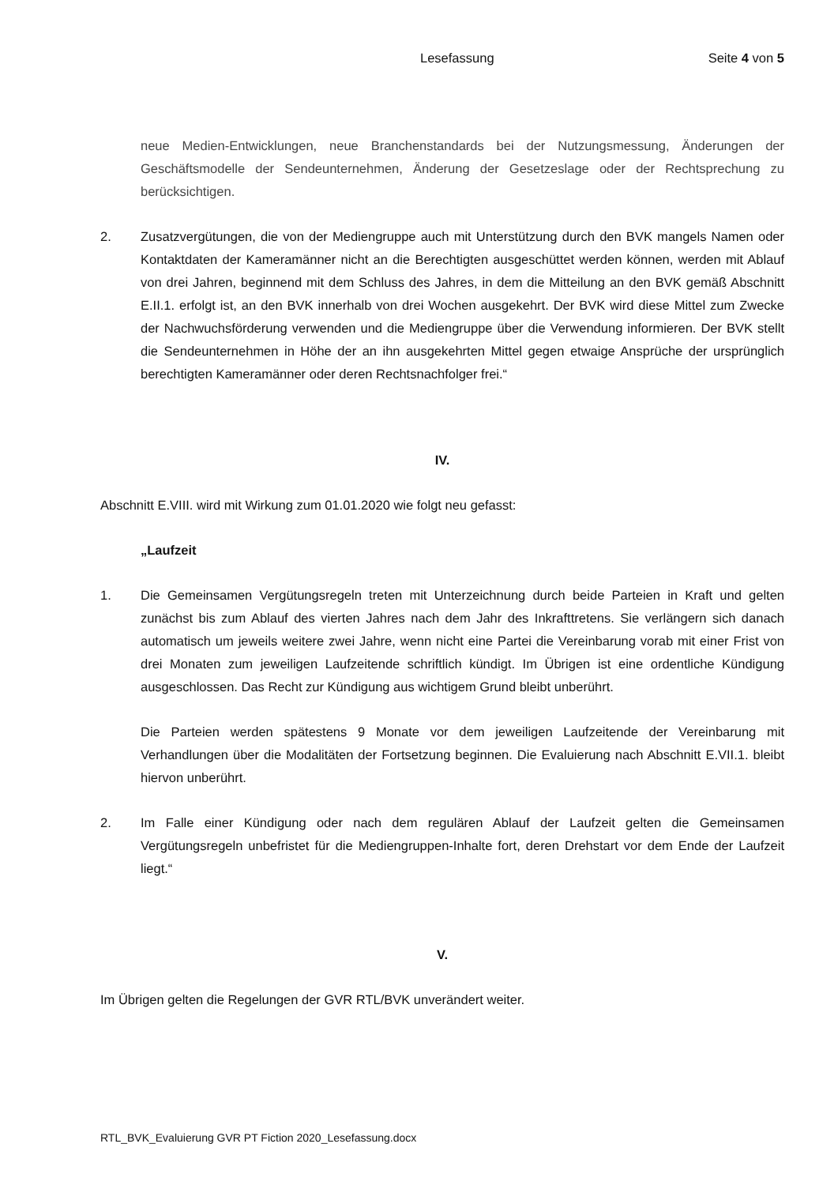Lesefassung Seite 4 von 5
neue Medien-Entwicklungen, neue Branchenstandards bei der Nutzungsmessung, Änderungen der Geschäftsmodelle der Sendeunternehmen, Änderung der Gesetzeslage oder der Rechtsprechung zu berücksichtigen.
2. Zusatzvergütungen, die von der Mediengruppe auch mit Unterstützung durch den BVK mangels Namen oder Kontaktdaten der Kameramänner nicht an die Berechtigten ausgeschüttet werden können, werden mit Ablauf von drei Jahren, beginnend mit dem Schluss des Jahres, in dem die Mitteilung an den BVK gemäß Abschnitt E.II.1. erfolgt ist, an den BVK innerhalb von drei Wochen ausgekehrt. Der BVK wird diese Mittel zum Zwecke der Nachwuchsförderung verwenden und die Mediengruppe über die Verwendung informieren. Der BVK stellt die Sendeunternehmen in Höhe der an ihn ausgekehrten Mittel gegen etwaige Ansprüche der ursprünglich berechtigten Kameramänner oder deren Rechtsnachfolger frei.“
IV.
Abschnitt E.VIII. wird mit Wirkung zum 01.01.2020 wie folgt neu gefasst:
„Laufzeit
1. Die Gemeinsamen Vergütungsregeln treten mit Unterzeichnung durch beide Parteien in Kraft und gelten zunächst bis zum Ablauf des vierten Jahres nach dem Jahr des Inkrafttretens. Sie verlängern sich danach automatisch um jeweils weitere zwei Jahre, wenn nicht eine Partei die Vereinbarung vorab mit einer Frist von drei Monaten zum jeweiligen Laufzeitende schriftlich kündigt. Im Übrigen ist eine ordentliche Kündigung ausgeschlossen. Das Recht zur Kündigung aus wichtigem Grund bleibt unberührt.
Die Parteien werden spätestens 9 Monate vor dem jeweiligen Laufzeitende der Vereinbarung mit Verhandlungen über die Modalitäten der Fortsetzung beginnen. Die Evaluierung nach Abschnitt E.VII.1. bleibt hiervon unberührt.
2. Im Falle einer Kündigung oder nach dem regulären Ablauf der Laufzeit gelten die Gemeinsamen Vergütungsregeln unbefristet für die Mediengruppen-Inhalte fort, deren Drehstart vor dem Ende der Laufzeit liegt.“
V.
Im Übrigen gelten die Regelungen der GVR RTL/BVK unverändert weiter.
RTL_BVK_Evaluierung GVR PT Fiction 2020_Lesefassung.docx